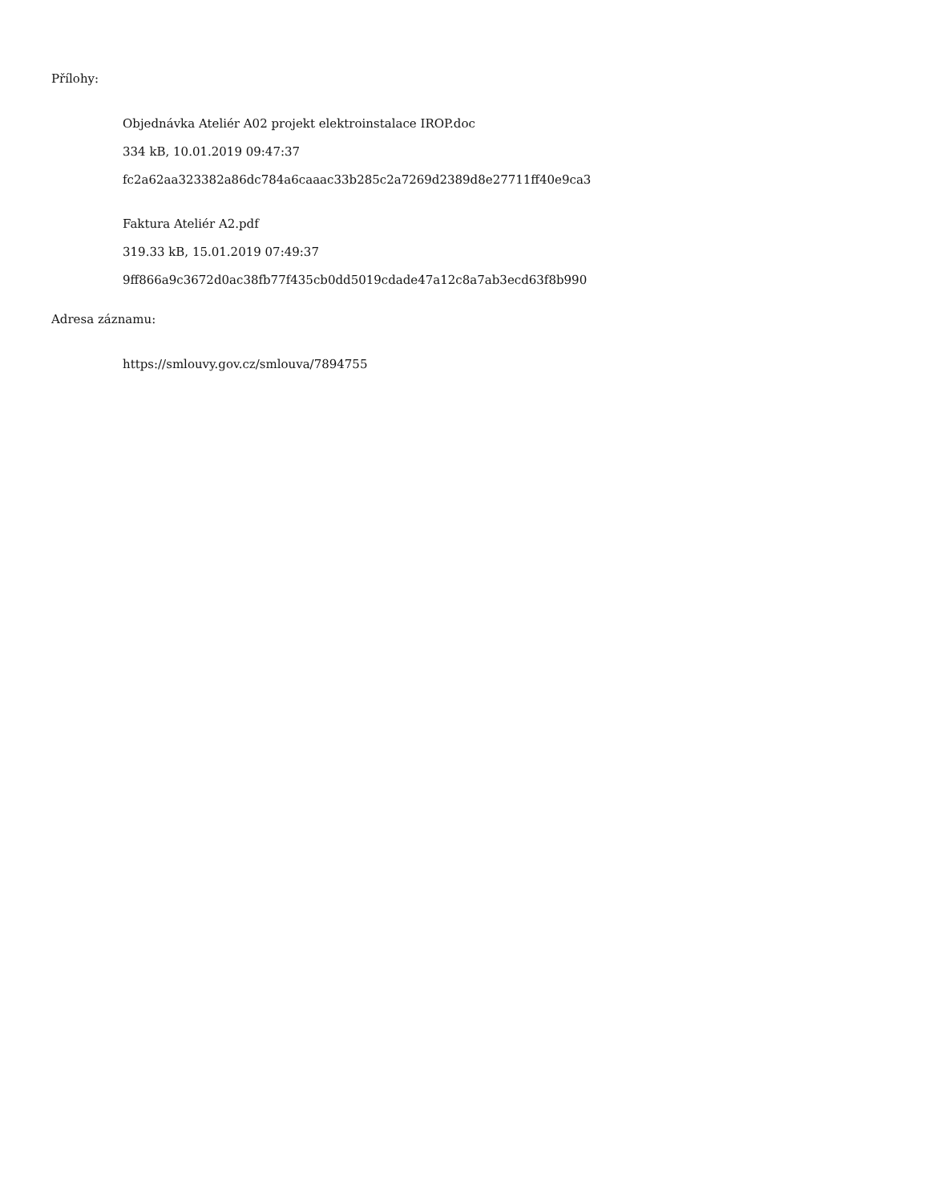Přílohy:
Objednávka Ateliér A02 projekt elektroinstalace IROP.doc
334 kB, 10.01.2019 09:47:37
fc2a62aa323382a86dc784a6caaac33b285c2a7269d2389d8e27711ff40e9ca3
Faktura Ateliér A2.pdf
319.33 kB, 15.01.2019 07:49:37
9ff866a9c3672d0ac38fb77f435cb0dd5019cdade47a12c8a7ab3ecd63f8b990
Adresa záznamu:
https://smlouvy.gov.cz/smlouva/7894755